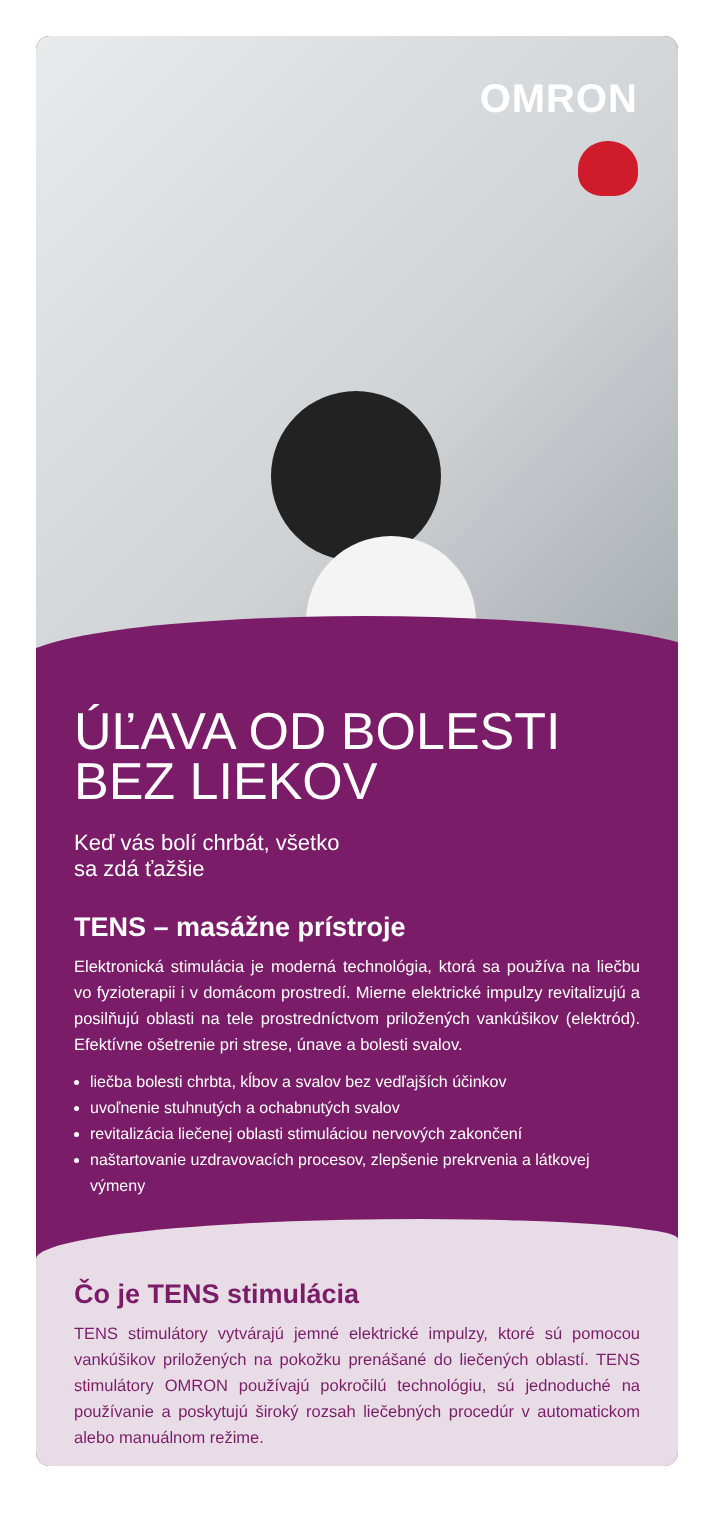OMRON
ÚĽAVA OD BOLESTI BEZ LIEKOV
Keď vás bolí chrbát, všetko
sa zdá ťažšie
TENS – masážne prístroje
Elektronická stimulácia je moderná technológia, ktorá sa používa na liečbu vo fyzioterapii i v domácom prostredí. Mierne elektrické impulzy revitalizujú a posilňujú oblasti na tele prostredníctvom priložených vankúšikov (elektród). Efektívne ošetrenie pri strese, únave a bolesti svalov.
liečba bolesti chrbta, kĺbov a svalov bez vedľajších účinkov
uvoľnenie stuhnutých a ochabnutých svalov
revitalizácia liečenej oblasti stimuláciou nervových zakončení
naštartovanie uzdravovacích procesov, zlepšenie prekrvenia a látkovej výmeny
Čo je TENS stimulácia
TENS stimulátory vytvárajú jemné elektrické impulzy, ktoré sú pomocou vankúšikov priložených na pokožku prenášané do liečených oblastí. TENS stimulátory OMRON používajú pokročilú technológiu, sú jednoduché na používanie a poskytujú široký rozsah liečebných procedúr v automatickom alebo manuálnom režime.